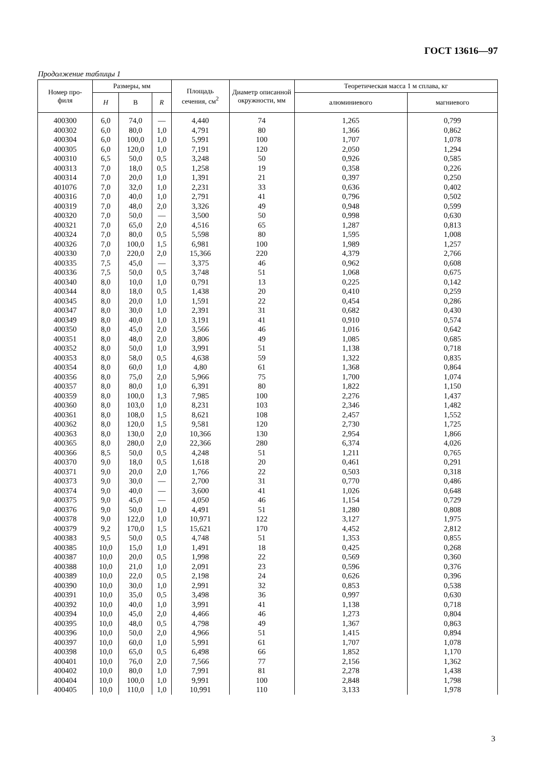ГОСТ 13616—97
Продолжение таблицы 1
| Номер про- филя | Размеры, мм | | | Площадь сечения, см<sup>2</sup> | Диаметр описанной окружности, мм | Теоретическая масса 1 м сплава, кг | |
| --- | --- | --- | --- | --- | --- | --- | --- |
| | H | B | R | | | алюминиевого | магниевого |
| 400300 | 6,0 | 74,0 | — | 4,440 | 74 | 1,265 | 0,799 |
| 400302 | 6,0 | 80,0 | 1,0 | 4,791 | 80 | 1,366 | 0,862 |
| 400304 | 6,0 | 100,0 | 1,0 | 5,991 | 100 | 1,707 | 1,078 |
| 400305 | 6,0 | 120,0 | 1,0 | 7,191 | 120 | 2,050 | 1,294 |
| 400310 | 6,5 | 50,0 | 0,5 | 3,248 | 50 | 0,926 | 0,585 |
| 400313 | 7,0 | 18,0 | 0,5 | 1,258 | 19 | 0,358 | 0,226 |
| 400314 | 7,0 | 20,0 | 1,0 | 1,391 | 21 | 0,397 | 0,250 |
| 401076 | 7,0 | 32,0 | 1,0 | 2,231 | 33 | 0,636 | 0,402 |
| 400316 | 7,0 | 40,0 | 1,0 | 2,791 | 41 | 0,796 | 0,502 |
| 400319 | 7,0 | 48,0 | 2,0 | 3,326 | 49 | 0,948 | 0,599 |
| 400320 | 7,0 | 50,0 | — | 3,500 | 50 | 0,998 | 0,630 |
| 400321 | 7,0 | 65,0 | 2,0 | 4,516 | 65 | 1,287 | 0,813 |
| 400324 | 7,0 | 80,0 | 0,5 | 5,598 | 80 | 1,595 | 1,008 |
| 400326 | 7,0 | 100,0 | 1,5 | 6,981 | 100 | 1,989 | 1,257 |
| 400330 | 7,0 | 220,0 | 2,0 | 15,366 | 220 | 4,379 | 2,766 |
| 400335 | 7,5 | 45,0 | — | 3,375 | 46 | 0,962 | 0,608 |
| 400336 | 7,5 | 50,0 | 0,5 | 3,748 | 51 | 1,068 | 0,675 |
| 400340 | 8,0 | 10,0 | 1,0 | 0,791 | 13 | 0,225 | 0,142 |
| 400344 | 8,0 | 18,0 | 0,5 | 1,438 | 20 | 0,410 | 0,259 |
| 400345 | 8,0 | 20,0 | 1,0 | 1,591 | 22 | 0,454 | 0,286 |
| 400347 | 8,0 | 30,0 | 1,0 | 2,391 | 31 | 0,682 | 0,430 |
| 400349 | 8,0 | 40,0 | 1,0 | 3,191 | 41 | 0,910 | 0,574 |
| 400350 | 8,0 | 45,0 | 2,0 | 3,566 | 46 | 1,016 | 0,642 |
| 400351 | 8,0 | 48,0 | 2,0 | 3,806 | 49 | 1,085 | 0,685 |
| 400352 | 8,0 | 50,0 | 1,0 | 3,991 | 51 | 1,138 | 0,718 |
| 400353 | 8,0 | 58,0 | 0,5 | 4,638 | 59 | 1,322 | 0,835 |
| 400354 | 8,0 | 60,0 | 1,0 | 4,80 | 61 | 1,368 | 0,864 |
| 400356 | 8,0 | 75,0 | 2,0 | 5,966 | 75 | 1,700 | 1,074 |
| 400357 | 8,0 | 80,0 | 1,0 | 6,391 | 80 | 1,822 | 1,150 |
| 400359 | 8,0 | 100,0 | 1,3 | 7,985 | 100 | 2,276 | 1,437 |
| 400360 | 8,0 | 103,0 | 1,0 | 8,231 | 103 | 2,346 | 1,482 |
| 400361 | 8,0 | 108,0 | 1,5 | 8,621 | 108 | 2,457 | 1,552 |
| 400362 | 8,0 | 120,0 | 1,5 | 9,581 | 120 | 2,730 | 1,725 |
| 400363 | 8,0 | 130,0 | 2,0 | 10,366 | 130 | 2,954 | 1,866 |
| 400365 | 8,0 | 280,0 | 2,0 | 22,366 | 280 | 6,374 | 4,026 |
| 400366 | 8,5 | 50,0 | 0,5 | 4,248 | 51 | 1,211 | 0,765 |
| 400370 | 9,0 | 18,0 | 0,5 | 1,618 | 20 | 0,461 | 0,291 |
| 400371 | 9,0 | 20,0 | 2,0 | 1,766 | 22 | 0,503 | 0,318 |
| 400373 | 9,0 | 30,0 | — | 2,700 | 31 | 0,770 | 0,486 |
| 400374 | 9,0 | 40,0 | — | 3,600 | 41 | 1,026 | 0,648 |
| 400375 | 9,0 | 45,0 | — | 4,050 | 46 | 1,154 | 0,729 |
| 400376 | 9,0 | 50,0 | 1,0 | 4,491 | 51 | 1,280 | 0,808 |
| 400378 | 9,0 | 122,0 | 1,0 | 10,971 | 122 | 3,127 | 1,975 |
| 400379 | 9,2 | 170,0 | 1,5 | 15,621 | 170 | 4,452 | 2,812 |
| 400383 | 9,5 | 50,0 | 0,5 | 4,748 | 51 | 1,353 | 0,855 |
| 400385 | 10,0 | 15,0 | 1,0 | 1,491 | 18 | 0,425 | 0,268 |
| 400387 | 10,0 | 20,0 | 0,5 | 1,998 | 22 | 0,569 | 0,360 |
| 400388 | 10,0 | 21,0 | 1,0 | 2,091 | 23 | 0,596 | 0,376 |
| 400389 | 10,0 | 22,0 | 0,5 | 2,198 | 24 | 0,626 | 0,396 |
| 400390 | 10,0 | 30,0 | 1,0 | 2,991 | 32 | 0,853 | 0,538 |
| 400391 | 10,0 | 35,0 | 0,5 | 3,498 | 36 | 0,997 | 0,630 |
| 400392 | 10,0 | 40,0 | 1,0 | 3,991 | 41 | 1,138 | 0,718 |
| 400394 | 10,0 | 45,0 | 2,0 | 4,466 | 46 | 1,273 | 0,804 |
| 400395 | 10,0 | 48,0 | 0,5 | 4,798 | 49 | 1,367 | 0,863 |
| 400396 | 10,0 | 50,0 | 2,0 | 4,966 | 51 | 1,415 | 0,894 |
| 400397 | 10,0 | 60,0 | 1,0 | 5,991 | 61 | 1,707 | 1,078 |
| 400398 | 10,0 | 65,0 | 0,5 | 6,498 | 66 | 1,852 | 1,170 |
| 400401 | 10,0 | 76,0 | 2,0 | 7,566 | 77 | 2,156 | 1,362 |
| 400402 | 10,0 | 80,0 | 1,0 | 7,991 | 81 | 2,278 | 1,438 |
| 400404 | 10,0 | 100,0 | 1,0 | 9,991 | 100 | 2,848 | 1,798 |
| 400405 | 10,0 | 110,0 | 1,0 | 10,991 | 110 | 3,133 | 1,978 |
3